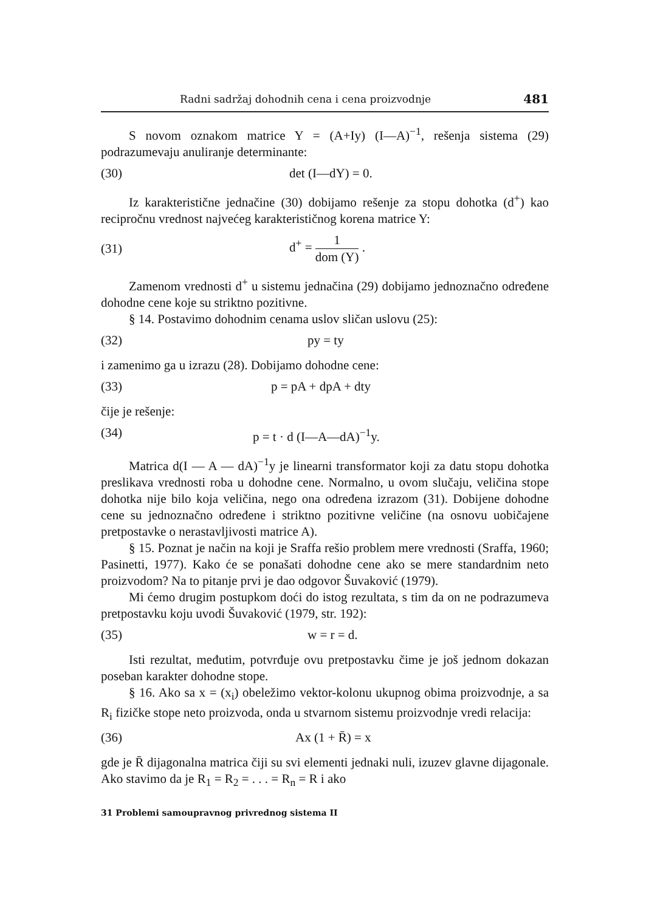Radni sadržaj dohodnih cena i cena proizvodnje 481
S novom oznakom matrice Y = (A+Iy) (I—A)<sup>−1</sup>, rešenja sistema (29) podrazumevaju anuliranje determinante:
(30) det (I—dY) = 0.
Iz karakteristične jednačine (30) dobijamo rešenje za stopu dohotka (d<sup>+</sup>) kao recipročnu vrednost najvećeg karakterističnog korena matrice Y:
(31) d<sup>+</sup> = 1 dom (Y) .
Zamenom vrednosti d<sup>+</sup> u sistemu jednačina (29) dobijamo jednoznačno određene dohodne cene koje su striktno pozitivne.
§ 14. Postavimo dohodnim cenama uslov sličan uslovu (25):
(32) py = ty
i zamenimo ga u izrazu (28). Dobijamo dohodne cene:
(33) p = pA + dpA + dty
čije je rešenje:
(34) p = t · d (I—A—dA)<sup>−1</sup>y.
Matrica d(I — A — dA)<sup>−1</sup>y je linearni transformator koji za datu stopu dohotka preslikava vrednosti roba u dohodne cene. Normalno, u ovom slučaju, veličina stope dohotka nije bilo koja veličina, nego ona određena izrazom (31). Dobijene dohodne cene su jednoznačno određene i striktno pozitivne veličine (na osnovu uobičajene pretpostavke o nerastavljivosti matrice A).
§ 15. Poznat je način na koji je Sraffa rešio problem mere vrednosti (Sraffa, 1960; Pasinetti, 1977). Kako će se ponašati dohodne cene ako se mere standardnim neto proizvodom? Na to pitanje prvi je dao odgovor Šuvaković (1979).
Mi ćemo drugim postupkom doći do istog rezultata, s tim da on ne podrazumeva pretpostavku koju uvodi Šuvaković (1979, str. 192):
(35) w = r = d.
Isti rezultat, međutim, potvrđuje ovu pretpostavku čime je još jednom dokazan poseban karakter dohodne stope.
§ 16. Ako sa x = (x<sub>i</sub>) obeležimo vektor-kolonu ukupnog obima proizvodnje, a sa R<sub>i</sub> fizičke stope neto proizvoda, onda u stvarnom sistemu proizvodnje vredi relacija:
(36) Ax (1 + R̄) = x
gde je R̄ dijagonalna matrica čiji su svi elementi jednaki nuli, izuzev glavne dijagonale. Ako stavimo da je R<sub>1</sub> = R<sub>2</sub> = . . . = R<sub>n</sub> = R i ako
31 Problemi samoupravnog privrednog sistema II